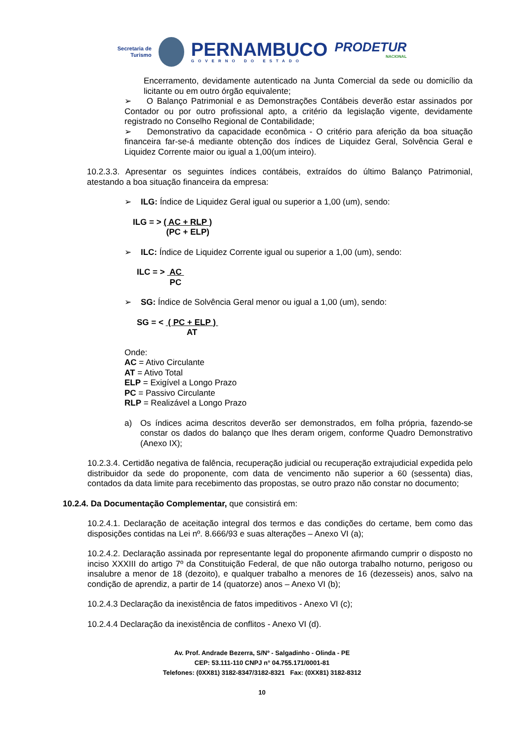Secretaria de
Turismo
PERNAMBUCO
GOVERNO DO ESTADO
PRODETUR
NACIONAL
Encerramento, devidamente autenticado na Junta Comercial da sede ou domicílio da licitante ou em outro órgão equivalente;
➢ O Balanço Patrimonial e as Demonstrações Contábeis deverão estar assinados por Contador ou por outro profissional apto, a critério da legislação vigente, devidamente registrado no Conselho Regional de Contabilidade;
➢ Demonstrativo da capacidade econômica - O critério para aferição da boa situação financeira far-se-á mediante obtenção dos índices de Liquidez Geral, Solvência Geral e Liquidez Corrente maior ou igual a 1,00(um inteiro).
10.2.3.3. Apresentar os seguintes índices contábeis, extraídos do último Balanço Patrimonial, atestando a boa situação financeira da empresa:
➢ ILG: Índice de Liquidez Geral igual ou superior a 1,00 (um), sendo:
ILG = > ( AC + RLP ) (PC + ELP)
➢ ILC: Índice de Liquidez Corrente igual ou superior a 1,00 (um), sendo:
ILC = > AC PC
➢ SG: Índice de Solvência Geral menor ou igual a 1,00 (um), sendo:
SG = < ( PC + ELP ) AT
Onde:
AC = Ativo Circulante
AT = Ativo Total
ELP = Exigível a Longo Prazo
PC = Passivo Circulante
RLP = Realizável a Longo Prazo
a) Os índices acima descritos deverão ser demonstrados, em folha própria, fazendo-se constar os dados do balanço que lhes deram origem, conforme Quadro Demonstrativo (Anexo IX);
10.2.3.4. Certidão negativa de falência, recuperação judicial ou recuperação extrajudicial expedida pelo distribuidor da sede do proponente, com data de vencimento não superior a 60 (sessenta) dias, contados da data limite para recebimento das propostas, se outro prazo não constar no documento;
10.2.4. Da Documentação Complementar, que consistirá em:
10.2.4.1. Declaração de aceitação integral dos termos e das condições do certame, bem como das disposições contidas na Lei nº. 8.666/93 e suas alterações – Anexo VI (a);
10.2.4.2. Declaração assinada por representante legal do proponente afirmando cumprir o disposto no inciso XXXIII do artigo 7º da Constituição Federal, de que não outorga trabalho noturno, perigoso ou insalubre a menor de 18 (dezoito), e qualquer trabalho a menores de 16 (dezesseis) anos, salvo na condição de aprendiz, a partir de 14 (quatorze) anos – Anexo VI (b);
10.2.4.3 Declaração da inexistência de fatos impeditivos - Anexo VI (c);
10.2.4.4 Declaração da inexistência de conflitos - Anexo VI (d).
Av. Prof. Andrade Bezerra, S/Nº - Salgadinho - Olinda - PE
CEP: 53.111-110 CNPJ n° 04.755.171/0001-81
Telefones: (0XX81) 3182-8347/3182-8321 Fax: (0XX81) 3182-8312
10